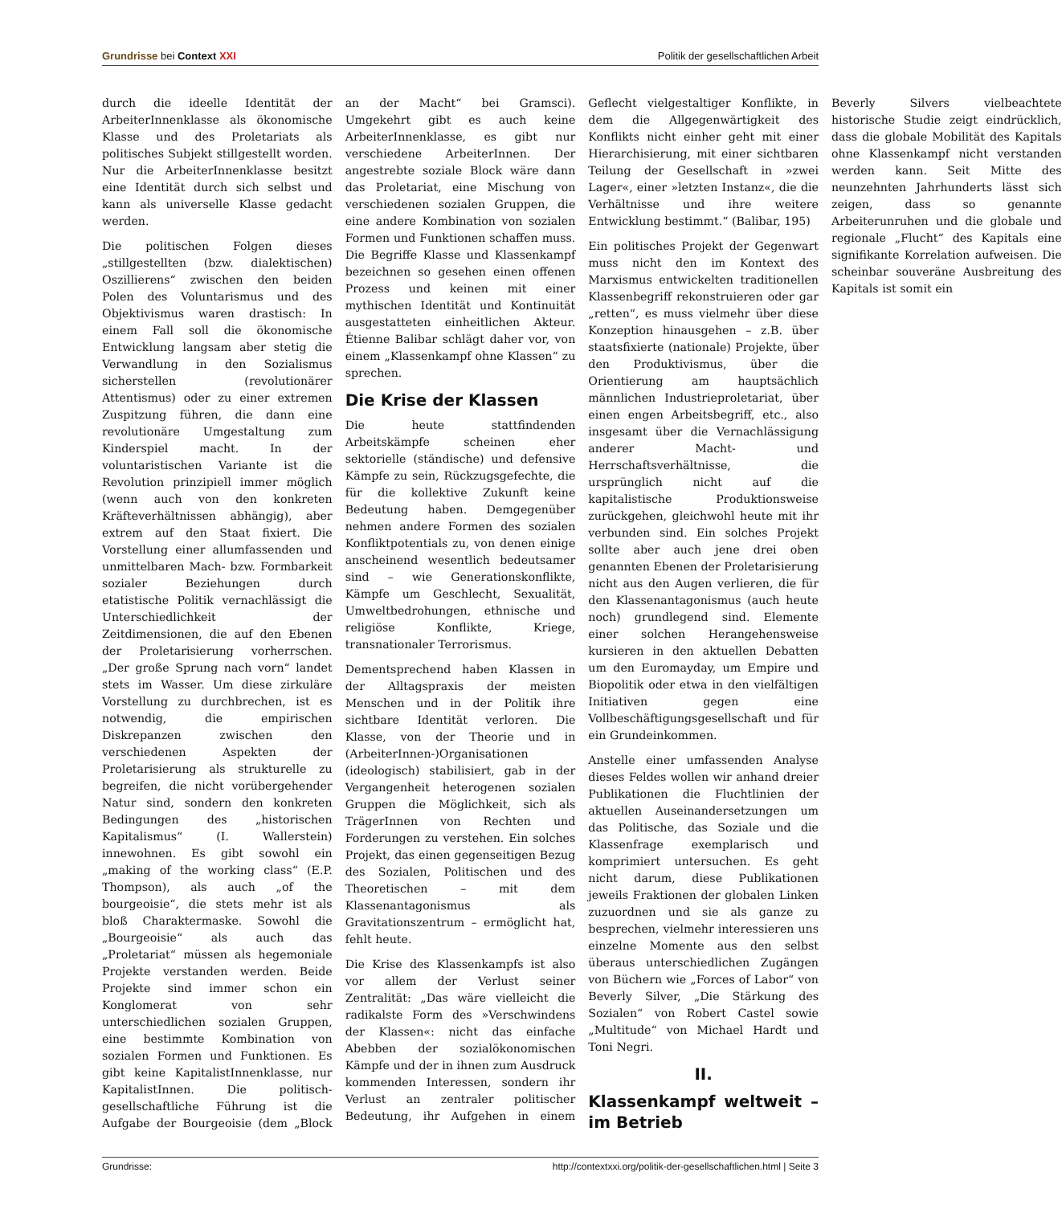Grundrisse bei Context XXI Politik der gesellschaftlichen Arbeit
durch die ideelle Identität der ArbeiterInnenklasse als ökonomische Klasse und des Proletariats als politisches Subjekt stillgestellt worden. Nur die ArbeiterInnenklasse besitzt eine Identität durch sich selbst und kann als universelle Klasse gedacht werden.
Die politischen Folgen dieses „stillgestellten (bzw. dialektischen) Oszillierens“ zwischen den beiden Polen des Voluntarismus und des Objektivismus waren drastisch: In einem Fall soll die ökonomische Entwicklung langsam aber stetig die Verwandlung in den Sozialismus sicherstellen (revolutionärer Attentismus) oder zu einer extremen Zuspitzung führen, die dann eine revolutionäre Umgestaltung zum Kinderspiel macht. In der voluntaristischen Variante ist die Revolution prinzipiell immer möglich (wenn auch von den konkreten Kräfteverhältnissen abhängig), aber extrem auf den Staat fixiert. Die Vorstellung einer allumfassenden und unmittelbaren Mach- bzw. Formbarkeit sozialer Beziehungen durch etatistische Politik vernachlässigt die Unterschiedlichkeit der Zeitdimensionen, die auf den Ebenen der Proletarisierung vorherrschen. „Der große Sprung nach vorn“ landet stets im Wasser. Um diese zirkuläre Vorstellung zu durchbrechen, ist es notwendig, die empirischen Diskrepanzen zwischen den verschiedenen Aspekten der Proletarisierung als strukturelle zu begreifen, die nicht vorübergehender Natur sind, sondern den konkreten Bedingungen des „historischen Kapitalismus“ (I. Wallerstein) innewohnen. Es gibt sowohl ein „making of the working class“ (E.P. Thompson), als auch „of the bourgeoisie“, die stets mehr ist als bloß Charaktermaske. Sowohl die „Bourgeoisie“ als auch das „Proletariat“ müssen als hegemoniale Projekte verstanden werden. Beide Projekte sind immer schon ein Konglomerat von sehr unterschiedlichen sozialen Gruppen, eine bestimmte Kombination von sozialen Formen und Funktionen. Es gibt keine KapitalistInnenklasse, nur KapitalistInnen. Die politisch-gesellschaftliche Führung ist die Aufgabe der Bourgeoisie (dem „Block an der Macht“ bei Gramsci). Umgekehrt gibt es auch keine ArbeiterInnenklasse, es gibt nur verschiedene ArbeiterInnen. Der angestrebte soziale Block wäre dann das Proletariat, eine Mischung von verschiedenen sozialen Gruppen, die eine andere Kombination von sozialen Formen und Funktionen schaffen muss. Die Begriffe Klasse und Klassenkampf bezeichnen so gesehen einen offenen Prozess und keinen mit einer mythischen Identität und Kontinuität ausgestatteten einheitlichen Akteur. Étienne Balibar schlägt daher vor, von einem „Klassenkampf ohne Klassen“ zu sprechen.
Die Krise der Klassen
Die heute stattfindenden Arbeitskämpfe scheinen eher sektorielle (ständische) und defensive Kämpfe zu sein, Rückzugsgefechte, die für die kollektive Zukunft keine Bedeutung haben. Demgegenüber nehmen andere Formen des sozialen Konfliktpotentials zu, von denen einige anscheinend wesentlich bedeutsamer sind – wie Generationskonflikte, Kämpfe um Geschlecht, Sexualität, Umweltbedrohungen, ethnische und religiöse Konflikte, Kriege, transnationaler Terrorismus.
Dementsprechend haben Klassen in der Alltagspraxis der meisten Menschen und in der Politik ihre sichtbare Identität verloren. Die Klasse, von der Theorie und in (ArbeiterInnen-)Organisationen (ideologisch) stabilisiert, gab in der Vergangenheit heterogenen sozialen Gruppen die Möglichkeit, sich als TrägerInnen von Rechten und Forderungen zu verstehen. Ein solches Projekt, das einen gegenseitigen Bezug des Sozialen, Politischen und des Theoretischen – mit dem Klassenantagonismus als Gravitationszentrum – ermöglicht hat, fehlt heute.
Die Krise des Klassenkampfs ist also vor allem der Verlust seiner Zentralität: „Das wäre vielleicht die radikalste Form des »Verschwindens der Klassen«: nicht das einfache Abebben der sozialökonomischen Kämpfe und der in ihnen zum Ausdruck kommenden Interessen, sondern ihr Verlust an zentraler politischer Bedeutung, ihr Aufgehen in einem Geflecht vielgestaltiger Konflikte, in dem die Allgegenwärtigkeit des Konflikts nicht einher geht mit einer Hierarchisierung, mit einer sichtbaren Teilung der Gesellschaft in »zwei Lager«, einer »letzten Instanz«, die die Verhältnisse und ihre weitere Entwicklung bestimmt.“ (Balibar, 195)
Ein politisches Projekt der Gegenwart muss nicht den im Kontext des Marxismus entwickelten traditionellen Klassenbegriff rekonstruieren oder gar „retten“, es muss vielmehr über diese Konzeption hinausgehen – z.B. über staatsfixierte (nationale) Projekte, über den Produktivismus, über die Orientierung am hauptsächlich männlichen Industrieproletariat, über einen engen Arbeitsbegriff, etc., also insgesamt über die Vernachlässigung anderer Macht- und Herrschaftsverhältnisse, die ursprünglich nicht auf die kapitalistische Produktionsweise zurückgehen, gleichwohl heute mit ihr verbunden sind. Ein solches Projekt sollte aber auch jene drei oben genannten Ebenen der Proletarisierung nicht aus den Augen verlieren, die für den Klassenantagonismus (auch heute noch) grundlegend sind. Elemente einer solchen Herangehensweise kursieren in den aktuellen Debatten um den Euromayday, um Empire und Biopolitik oder etwa in den vielfältigen Initiativen gegen eine Vollbeschäftigungsgesellschaft und für ein Grundeinkommen.
Anstelle einer umfassenden Analyse dieses Feldes wollen wir anhand dreier Publikationen die Fluchtlinien der aktuellen Auseinandersetzungen um das Politische, das Soziale und die Klassenfrage exemplarisch und komprimiert untersuchen. Es geht nicht darum, diese Publikationen jeweils Fraktionen der globalen Linken zuzuordnen und sie als ganze zu besprechen, vielmehr interessieren uns einzelne Momente aus den selbst überaus unterschiedlichen Zugängen von Büchern wie „Forces of Labor“ von Beverly Silver, „Die Stärkung des Sozialen“ von Robert Castel sowie „Multitude“ von Michael Hardt und Toni Negri.
II.
Klassenkampf weltweit – im Betrieb
Beverly Silvers vielbeachtete historische Studie zeigt eindrücklich, dass die globale Mobilität des Kapitals ohne Klassenkampf nicht verstanden werden kann. Seit Mitte des neunzehnten Jahrhunderts lässt sich zeigen, dass so genannte Arbeiterunruhen und die globale und regionale „Flucht“ des Kapitals eine signifikante Korrelation aufweisen. Die scheinbar souveräne Ausbreitung des Kapitals ist somit ein
Grundrisse: http://contextxxi.org/politik-der-gesellschaftlichen.html | Seite 3